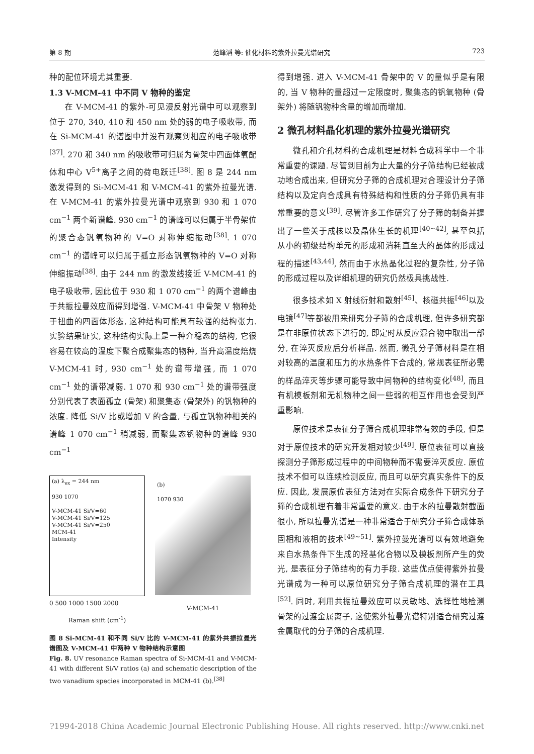第 8 期 范峰滔 等: 催化材料的紫外拉曼光谱研究 723
种的配位环境尤其重要.
1.3 V-MCM-41 中不同 V 物种的鉴定
在 V-MCM-41 的紫外-可见漫反射光谱中可以观察到位于 270, 340, 410 和 450 nm 处的弱的电子吸收带, 而在 Si-MCM-41 的谱图中并没有观察到相应的电子吸收带<sup>[37]</sup>. 270 和 340 nm 的吸收带可归属为骨架中四面体氧配体和中心 V<sup>5+</sup>离子之间的荷电跃迁<sup>[38]</sup>. 图 8 是 244 nm 激发得到的 Si-MCM-41 和 V-MCM-41 的紫外拉曼光谱. 在 V-MCM-41 的紫外拉曼光谱中观察到 930 和 1 070 cm<sup>−1</sup> 两个新谱峰. 930 cm<sup>−1</sup> 的谱峰可以归属于半骨架位的聚合态钒氧物种的 V=O 对称伸缩振动<sup>[38]</sup>. 1 070 cm<sup>−1</sup> 的谱峰可以归属于孤立形态钒氧物种的 V=O 对称伸缩振动<sup>[38]</sup>. 由于 244 nm 的激发线接近 V-MCM-41 的电子吸收带, 因此位于 930 和 1 070 cm<sup>−1</sup> 的两个谱峰由于共振拉曼效应而得到增强. V-MCM-41 中骨架 V 物种处于扭曲的四面体形态, 这种结构可能具有较强的结构张力. 实验结果证实, 这种结构实际上是一种介稳态的结构, 它很容易在较高的温度下聚合成聚集态的物种, 当升高温度焙烧 V-MCM-41 时, 930 cm<sup>−1</sup> 处的谱带增强, 而 1 070 cm<sup>−1</sup> 处的谱带减弱. 1 070 和 930 cm<sup>−1</sup> 处的谱带强度分别代表了表面孤立 (骨架) 和聚集态 (骨架外) 的钒物种的浓度. 降低 Si/V 比或增加 V 的含量, 与孤立钒物种相关的谱峰 1 070 cm<sup>−1</sup> 稍减弱, 而聚集态钒物种的谱峰 930 cm<sup>−1</sup>
(a) λ<sub>ex</sub> = 244 nm
930 1070
V-MCM-41 Si/V=60
V-MCM-41 Si/V=125
V-MCM-41 Si/V=250
MCM-41
Intensity
0 500 1000 1500 2000
Raman shift (cm<sup>-1</sup>)
(b)
1070 930
V-MCM-41
图 8 Si-MCM-41 和不同 Si/V 比的 V-MCM-41 的紫外共振拉曼光谱图及 V-MCM-41 中两种 V 物种结构示意图
Fig. 8. UV resonance Raman spectra of Si-MCM-41 and V-MCM-41 with different Si/V ratios (a) and schematic description of the two vanadium species incorporated in MCM-41 (b).<sup>[38]</sup>
得到增强. 进入 V-MCM-41 骨架中的 V 的量似乎是有限的, 当 V 物种的量超过一定限度时, 聚集态的钒氧物种 (骨架外) 将随钒物种含量的增加而增加.
2 微孔材料晶化机理的紫外拉曼光谱研究
微孔和介孔材料的合成机理是材料合成科学中一个非常重要的课题. 尽管到目前为止大量的分子筛结构已经被成功地合成出来, 但研究分子筛的合成机理对合理设计分子筛结构以及定向合成具有特殊结构和性质的分子筛仍具有非常重要的意义<sup>[39]</sup>. 尽管许多工作研究了分子筛的制备并提出了一些关于成核以及晶体生长的机理<sup>[40~42]</sup>, 甚至包括从小的初级结构单元的形成和消耗直至大的晶体的形成过程的描述<sup>[43,44]</sup>, 然而由于水热晶化过程的复杂性, 分子筛的形成过程以及详细机理的研究仍然极具挑战性.
很多技术如 X 射线衍射和散射<sup>[45]</sup>、核磁共振<sup>[46]</sup>以及电镜<sup>[47]</sup>等都被用来研究分子筛的合成机理, 但许多研究都是在非原位状态下进行的, 即定时从反应混合物中取出一部分, 在淬灭反应后分析样品. 然而, 微孔分子筛材料是在相对较高的温度和压力的水热条件下合成的, 常规表征所必需的样品淬灭等步骤可能导致中间物种的结构变化<sup>[48]</sup>, 而且有机模板剂和无机物种之间一些弱的相互作用也会受到严重影响.
原位技术是表征分子筛合成机理非常有效的手段, 但是对于原位技术的研究开发相对较少<sup>[49]</sup>. 原位表征可以直接探测分子筛形成过程中的中间物种而不需要淬灭反应. 原位技术不但可以连续检测反应, 而且可以研究真实条件下的反应. 因此, 发展原位表征方法对在实际合成条件下研究分子筛的合成机理有着非常重要的意义. 由于水的拉曼散射截面很小, 所以拉曼光谱是一种非常适合于研究分子筛合成体系固相和液相的技术<sup>[49~51]</sup>. 紫外拉曼光谱可以有效地避免来自水热条件下生成的羟基化合物以及模板剂所产生的荧光, 是表征分子筛结构的有力手段. 这些优点使得紫外拉曼光谱成为一种可以原位研究分子筛合成机理的潜在工具<sup>[52]</sup>. 同时, 利用共振拉曼效应可以灵敏地、选择性地检测骨架的过渡金属离子, 这使紫外拉曼光谱特别适合研究过渡金属取代的分子筛的合成机理.
?1994-2018 China Academic Journal Electronic Publishing House. All rights reserved. http://www.cnki.net